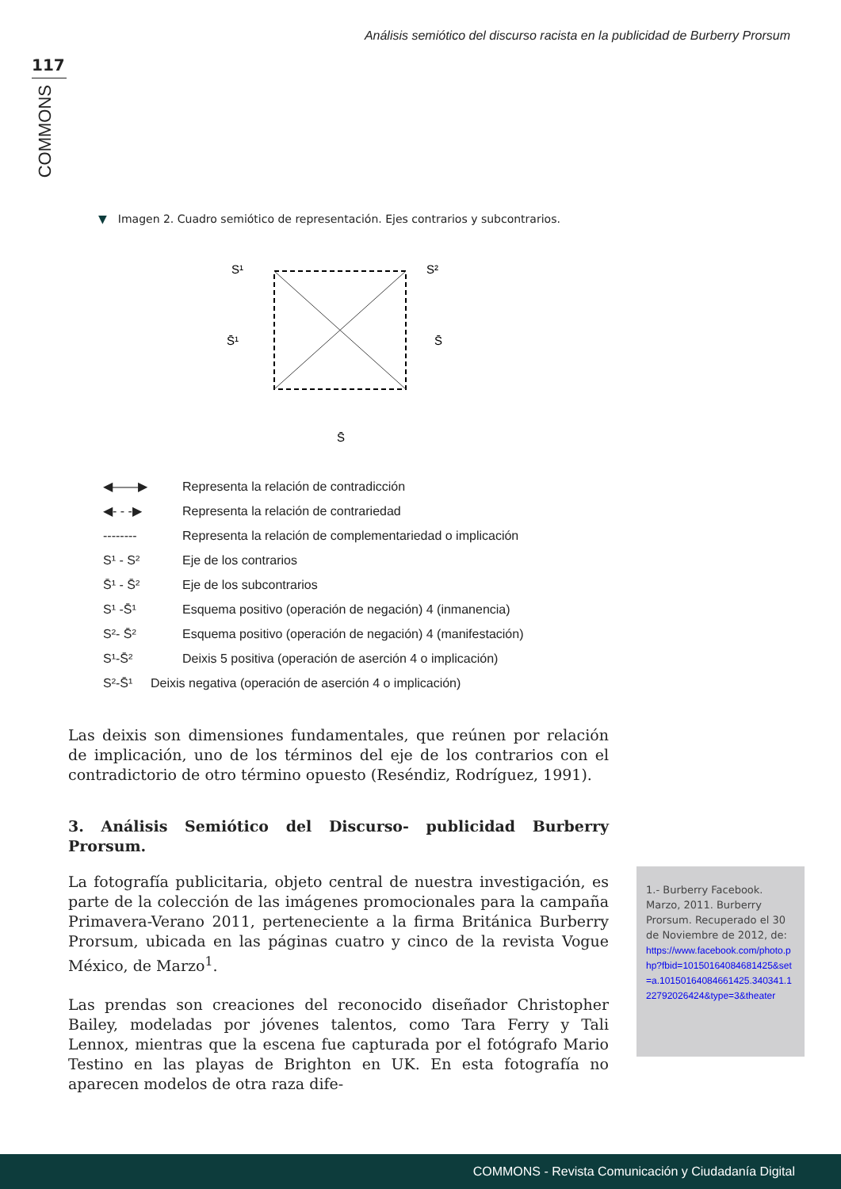Análisis semiótico del discurso racista en la publicidad de Burberry Prorsum
117
COMMONS
▼ Imagen 2. Cuadro semiótico de representación. Ejes contrarios y subcontrarios.
S¹
S²
S̄¹
S̄
S̄
◀——▶ Representa la relación de contradicción
◀- - -▶ Representa la relación de contrariedad
-------- Representa la relación de complementariedad o implicación
S¹ - S² Eje de los contrarios
S̄¹ - S̄² Eje de los subcontrarios
S¹ -S̄¹ Esquema positivo (operación de negación) 4 (inmanencia)
S²- S̄² Esquema positivo (operación de negación) 4 (manifestación)
S¹-S̄² Deixis 5 positiva (operación de aserción 4 o implicación)
S²-S̄¹ Deixis negativa (operación de aserción 4 o implicación)
Las deixis son dimensiones fundamentales, que reúnen por relación de implicación, uno de los términos del eje de los contrarios con el contradictorio de otro término opuesto (Reséndiz, Rodríguez, 1991).
3. Análisis Semiótico del Discurso- publicidad Burberry Prorsum.
La fotografía publicitaria, objeto central de nuestra investigación, es parte de la colección de las imágenes promocionales para la campaña Primavera-Verano 2011, perteneciente a la firma Británica Burberry Prorsum, ubicada en las páginas cuatro y cinco de la revista Vogue México, de Marzo<sup>1</sup>.
Las prendas son creaciones del reconocido diseñador Christopher Bailey, modeladas por jóvenes talentos, como Tara Ferry y Tali Lennox, mientras que la escena fue capturada por el fotógrafo Mario Testino en las playas de Brighton en UK. En esta fotografía no aparecen modelos de otra raza dife-
1.- Burberry Facebook. Marzo, 2011. Burberry Prorsum. Recuperado el 30 de Noviembre de 2012, de: https://www.facebook.com/photo.php?fbid=10150164084681425&set=a.10150164084661425.340341.122792026424&type=3&theater
COMMONS - Revista Comunicación y Ciudadanía Digital